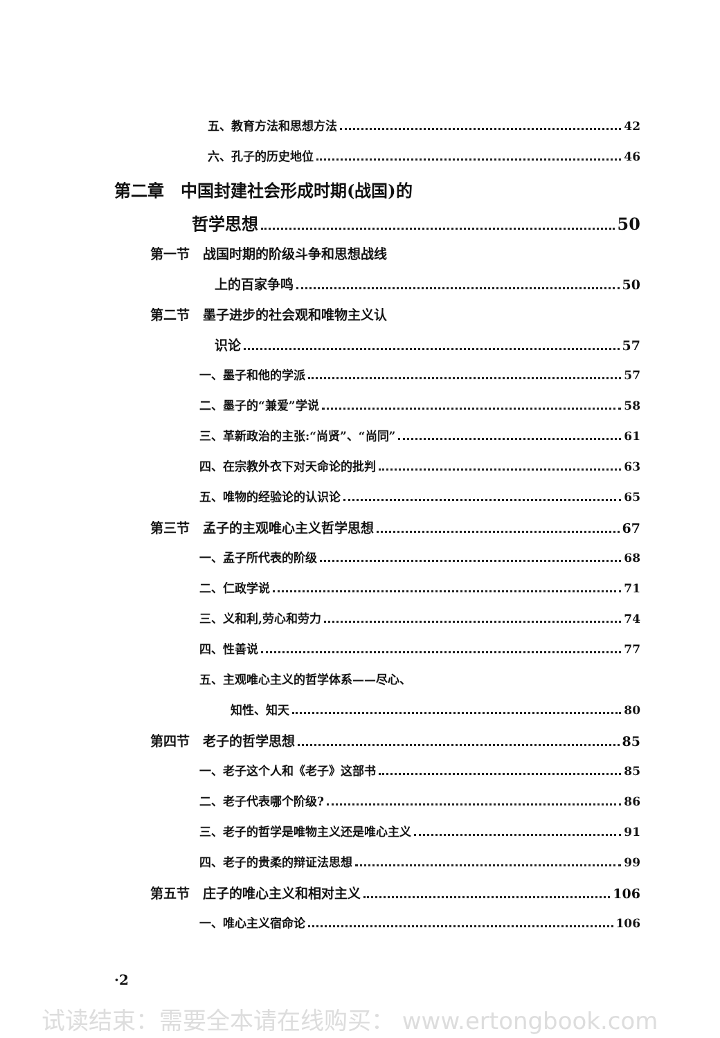五、教育方法和思想方法 42
六、孔子的历史地位 46
第二章　中国封建社会形成时期(战国)的
哲学思想 50
第一节　战国时期的阶级斗争和思想战线
上的百家争鸣 50
第二节　墨子进步的社会观和唯物主义认
识论 57
一、墨子和他的学派 57
二、墨子的“兼爱”学说 58
三、革新政治的主张:“尚贤”、“尚同” 61
四、在宗教外衣下对天命论的批判 63
五、唯物的经验论的认识论 65
第三节　孟子的主观唯心主义哲学思想 67
一、孟子所代表的阶级 68
二、仁政学说 71
三、义和利,劳心和劳力 74
四、性善说 77
五、主观唯心主义的哲学体系——尽心、
知性、知天 80
第四节　老子的哲学思想 85
一、老子这个人和《老子》这部书 85
二、老子代表哪个阶级? 86
三、老子的哲学是唯物主义还是唯心主义 91
四、老子的贵柔的辩证法思想 99
第五节　庄子的唯心主义和相对主义 106
一、唯心主义宿命论 106
·2
试读结束：需要全本请在线购买： www.ertongbook.com